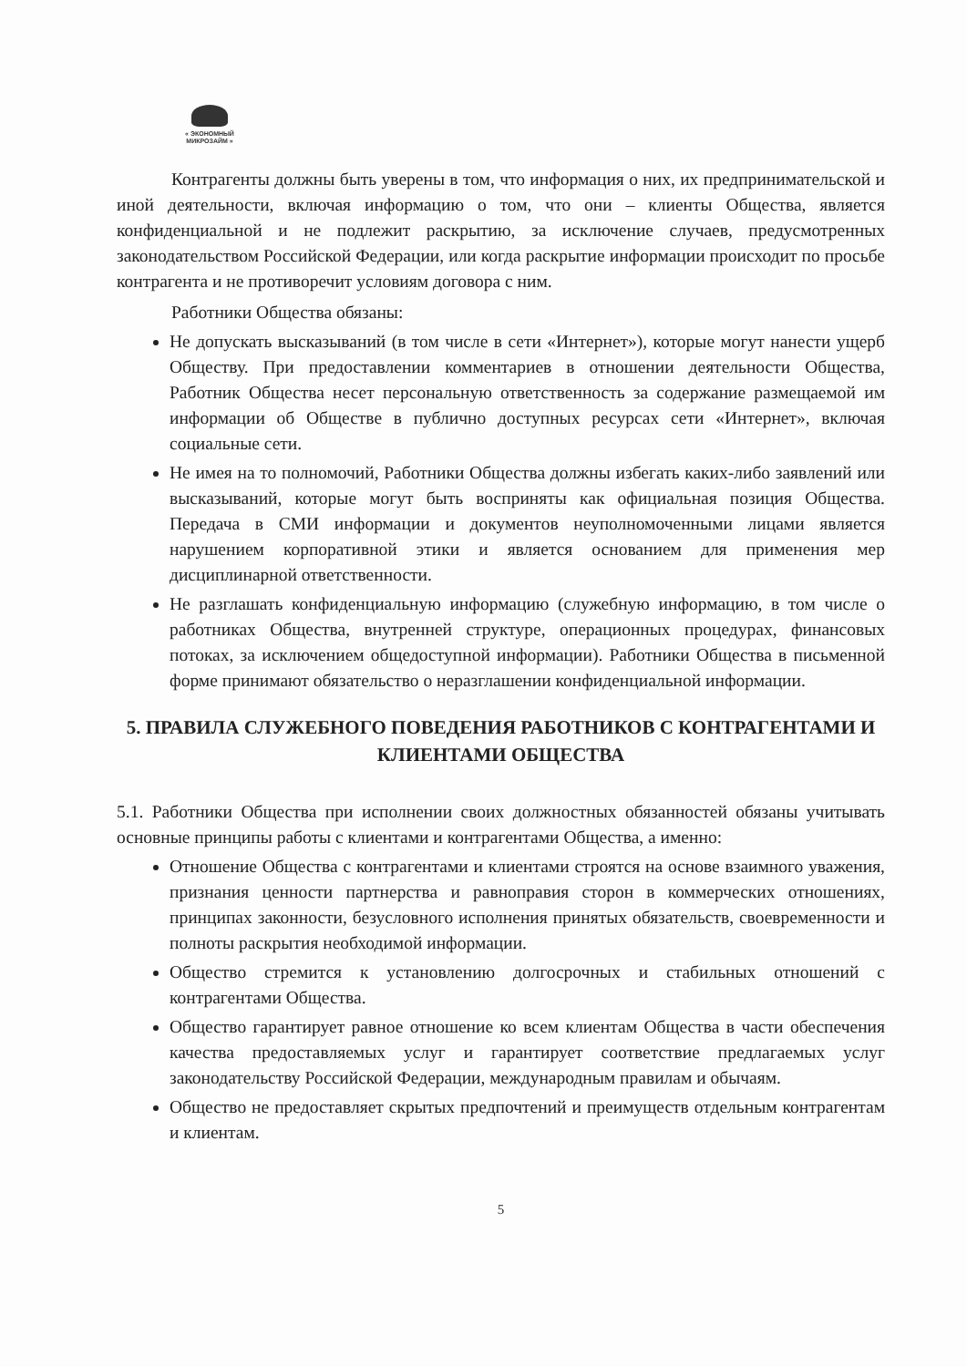« ЭКОНОМНЫЙ МИКРОЗАЙМ »
Контрагенты должны быть уверены в том, что информация о них, их предпринимательской и иной деятельности, включая информацию о том, что они – клиенты Общества, является конфиденциальной и не подлежит раскрытию, за исключение случаев, предусмотренных законодательством Российской Федерации, или когда раскрытие информации происходит по просьбе контрагента и не противоречит условиям договора с ним.
Работники Общества обязаны:
Не допускать высказываний (в том числе в сети «Интернет»), которые могут нанести ущерб Обществу. При предоставлении комментариев в отношении деятельности Общества, Работник Общества несет персональную ответственность за содержание размещаемой им информации об Обществе в публично доступных ресурсах сети «Интернет», включая социальные сети.
Не имея на то полномочий, Работники Общества должны избегать каких-либо заявлений или высказываний, которые могут быть восприняты как официальная позиция Общества. Передача в СМИ информации и документов неуполномоченными лицами является нарушением корпоративной этики и является основанием для применения мер дисциплинарной ответственности.
Не разглашать конфиденциальную информацию (служебную информацию, в том числе о работниках Общества, внутренней структуре, операционных процедурах, финансовых потоках, за исключением общедоступной информации). Работники Общества в письменной форме принимают обязательство о неразглашении конфиденциальной информации.
5. ПРАВИЛА СЛУЖЕБНОГО ПОВЕДЕНИЯ РАБОТНИКОВ С КОНТРАГЕНТАМИ И КЛИЕНТАМИ ОБЩЕСТВА
5.1. Работники Общества при исполнении своих должностных обязанностей обязаны учитывать основные принципы работы с клиентами и контрагентами Общества, а именно:
Отношение Общества с контрагентами и клиентами строятся на основе взаимного уважения, признания ценности партнерства и равноправия сторон в коммерческих отношениях, принципах законности, безусловного исполнения принятых обязательств, своевременности и полноты раскрытия необходимой информации.
Общество стремится к установлению долгосрочных и стабильных отношений с контрагентами Общества.
Общество гарантирует равное отношение ко всем клиентам Общества в части обеспечения качества предоставляемых услуг и гарантирует соответствие предлагаемых услуг законодательству Российской Федерации, международным правилам и обычаям.
Общество не предоставляет скрытых предпочтений и преимуществ отдельным контрагентам и клиентам.
5